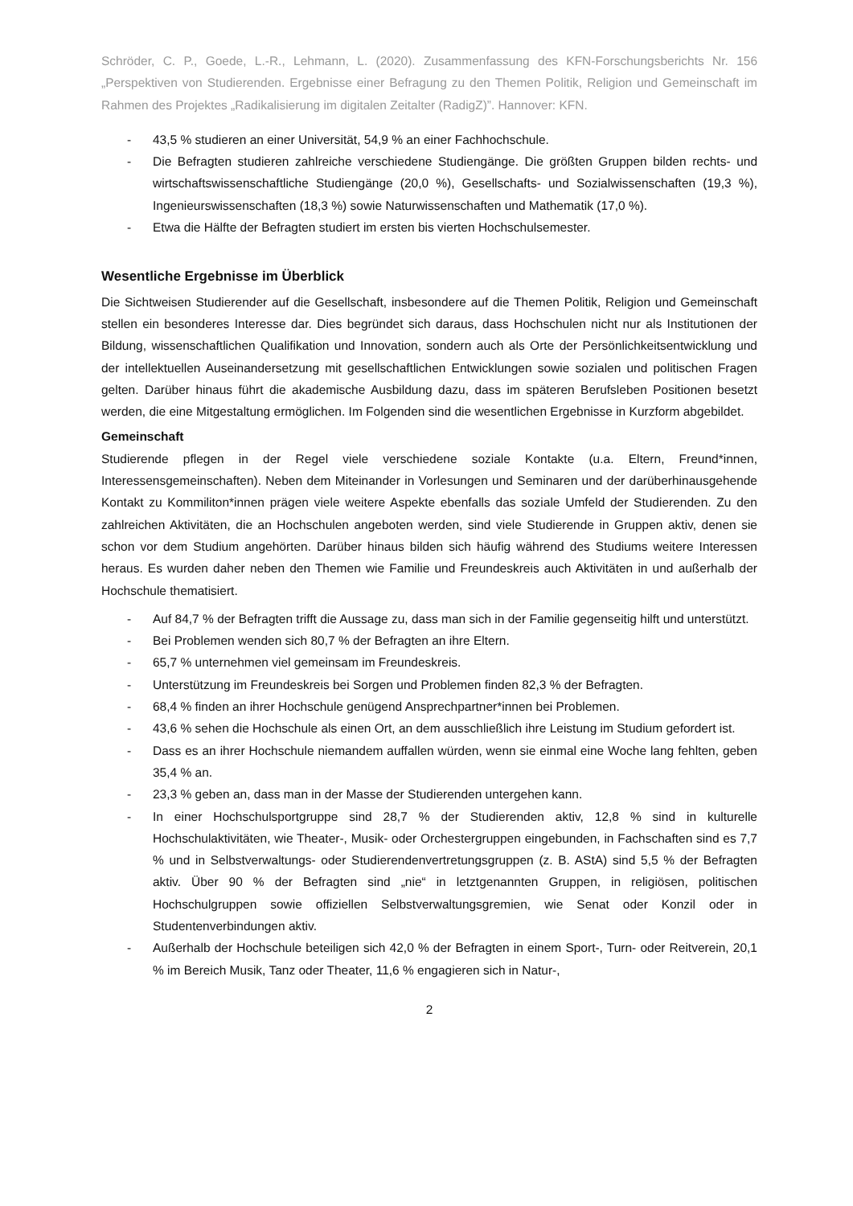Schröder, C. P., Goede, L.-R., Lehmann, L. (2020). Zusammenfassung des KFN-Forschungsberichts Nr. 156 „Perspektiven von Studierenden. Ergebnisse einer Befragung zu den Themen Politik, Religion und Gemeinschaft im Rahmen des Projektes „Radikalisierung im digitalen Zeitalter (RadigZ)”. Hannover: KFN.
- 43,5 % studieren an einer Universität, 54,9 % an einer Fachhochschule.
- Die Befragten studieren zahlreiche verschiedene Studiengänge. Die größten Gruppen bilden rechts- und wirtschaftswissenschaftliche Studiengänge (20,0 %), Gesellschafts- und Sozialwissenschaften (19,3 %), Ingenieurswissenschaften (18,3 %) sowie Naturwissenschaften und Mathematik (17,0 %).
- Etwa die Hälfte der Befragten studiert im ersten bis vierten Hochschulsemester.
Wesentliche Ergebnisse im Überblick
Die Sichtweisen Studierender auf die Gesellschaft, insbesondere auf die Themen Politik, Religion und Gemeinschaft stellen ein besonderes Interesse dar. Dies begründet sich daraus, dass Hochschulen nicht nur als Institutionen der Bildung, wissenschaftlichen Qualifikation und Innovation, sondern auch als Orte der Persönlichkeitsentwicklung und der intellektuellen Auseinandersetzung mit gesellschaftlichen Entwicklungen sowie sozialen und politischen Fragen gelten. Darüber hinaus führt die akademische Ausbildung dazu, dass im späteren Berufsleben Positionen besetzt werden, die eine Mitgestaltung ermöglichen. Im Folgenden sind die wesentlichen Ergebnisse in Kurzform abgebildet.
Gemeinschaft
Studierende pflegen in der Regel viele verschiedene soziale Kontakte (u.a. Eltern, Freund*innen, Interessensgemeinschaften). Neben dem Miteinander in Vorlesungen und Seminaren und der darüberhinausgehende Kontakt zu Kommiliton*innen prägen viele weitere Aspekte ebenfalls das soziale Umfeld der Studierenden. Zu den zahlreichen Aktivitäten, die an Hochschulen angeboten werden, sind viele Studierende in Gruppen aktiv, denen sie schon vor dem Studium angehörten. Darüber hinaus bilden sich häufig während des Studiums weitere Interessen heraus. Es wurden daher neben den Themen wie Familie und Freundeskreis auch Aktivitäten in und außerhalb der Hochschule thematisiert.
- Auf 84,7 % der Befragten trifft die Aussage zu, dass man sich in der Familie gegenseitig hilft und unterstützt.
- Bei Problemen wenden sich 80,7 % der Befragten an ihre Eltern.
- 65,7 % unternehmen viel gemeinsam im Freundeskreis.
- Unterstützung im Freundeskreis bei Sorgen und Problemen finden 82,3 % der Befragten.
- 68,4 % finden an ihrer Hochschule genügend Ansprechpartner*innen bei Problemen.
- 43,6 % sehen die Hochschule als einen Ort, an dem ausschließlich ihre Leistung im Studium gefordert ist.
- Dass es an ihrer Hochschule niemandem auffallen würden, wenn sie einmal eine Woche lang fehlten, geben 35,4 % an.
- 23,3 % geben an, dass man in der Masse der Studierenden untergehen kann.
- In einer Hochschulsportgruppe sind 28,7 % der Studierenden aktiv, 12,8 % sind in kulturelle Hochschulaktivitäten, wie Theater-, Musik- oder Orchestergruppen eingebunden, in Fachschaften sind es 7,7 % und in Selbstverwaltungs- oder Studierendenvertretungsgruppen (z. B. AStA) sind 5,5 % der Befragten aktiv. Über 90 % der Befragten sind „nie“ in letztgenannten Gruppen, in religiösen, politischen Hochschulgruppen sowie offiziellen Selbstverwaltungsgremien, wie Senat oder Konzil oder in Studentenverbindungen aktiv.
- Außerhalb der Hochschule beteiligen sich 42,0 % der Befragten in einem Sport-, Turn- oder Reitverein, 20,1 % im Bereich Musik, Tanz oder Theater, 11,6 % engagieren sich in Natur-,
2